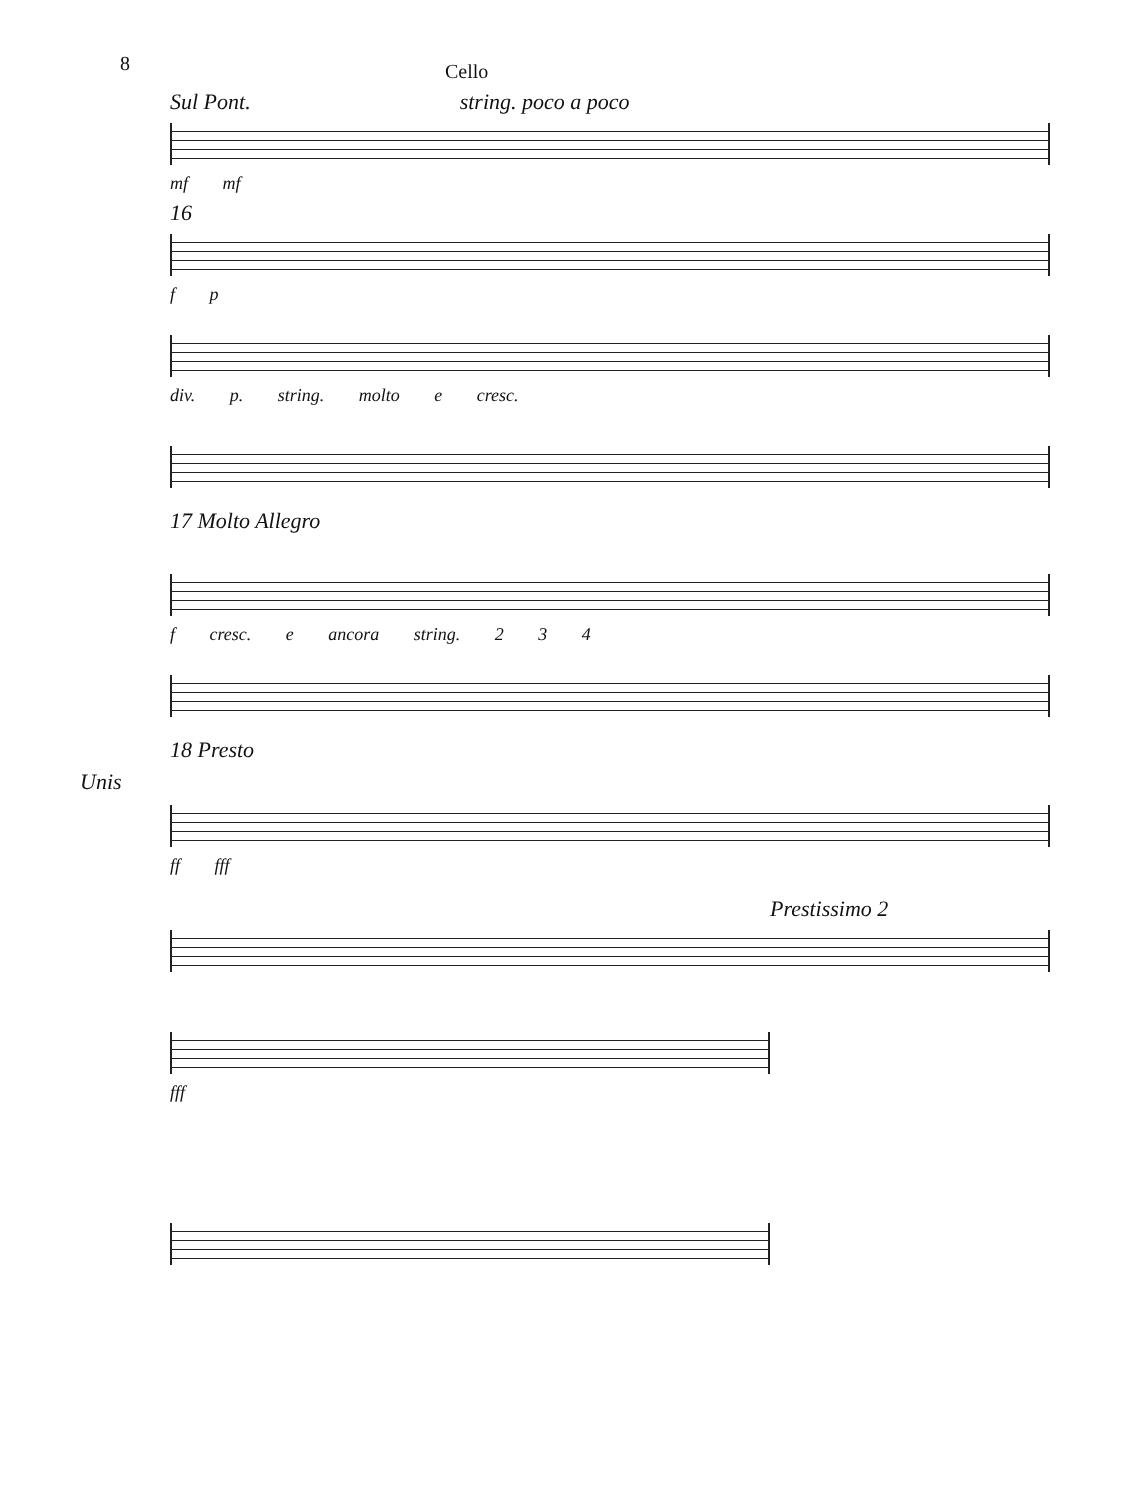8 Cello
Sul Pont. string. poco a poco
mf mf
16
f p
div. p. string. molto e cresc.
17 Molto Allegro
f cresc. e ancora string. 2 3 4
18 Presto
Unis
ff fff
Prestissimo 2
fff